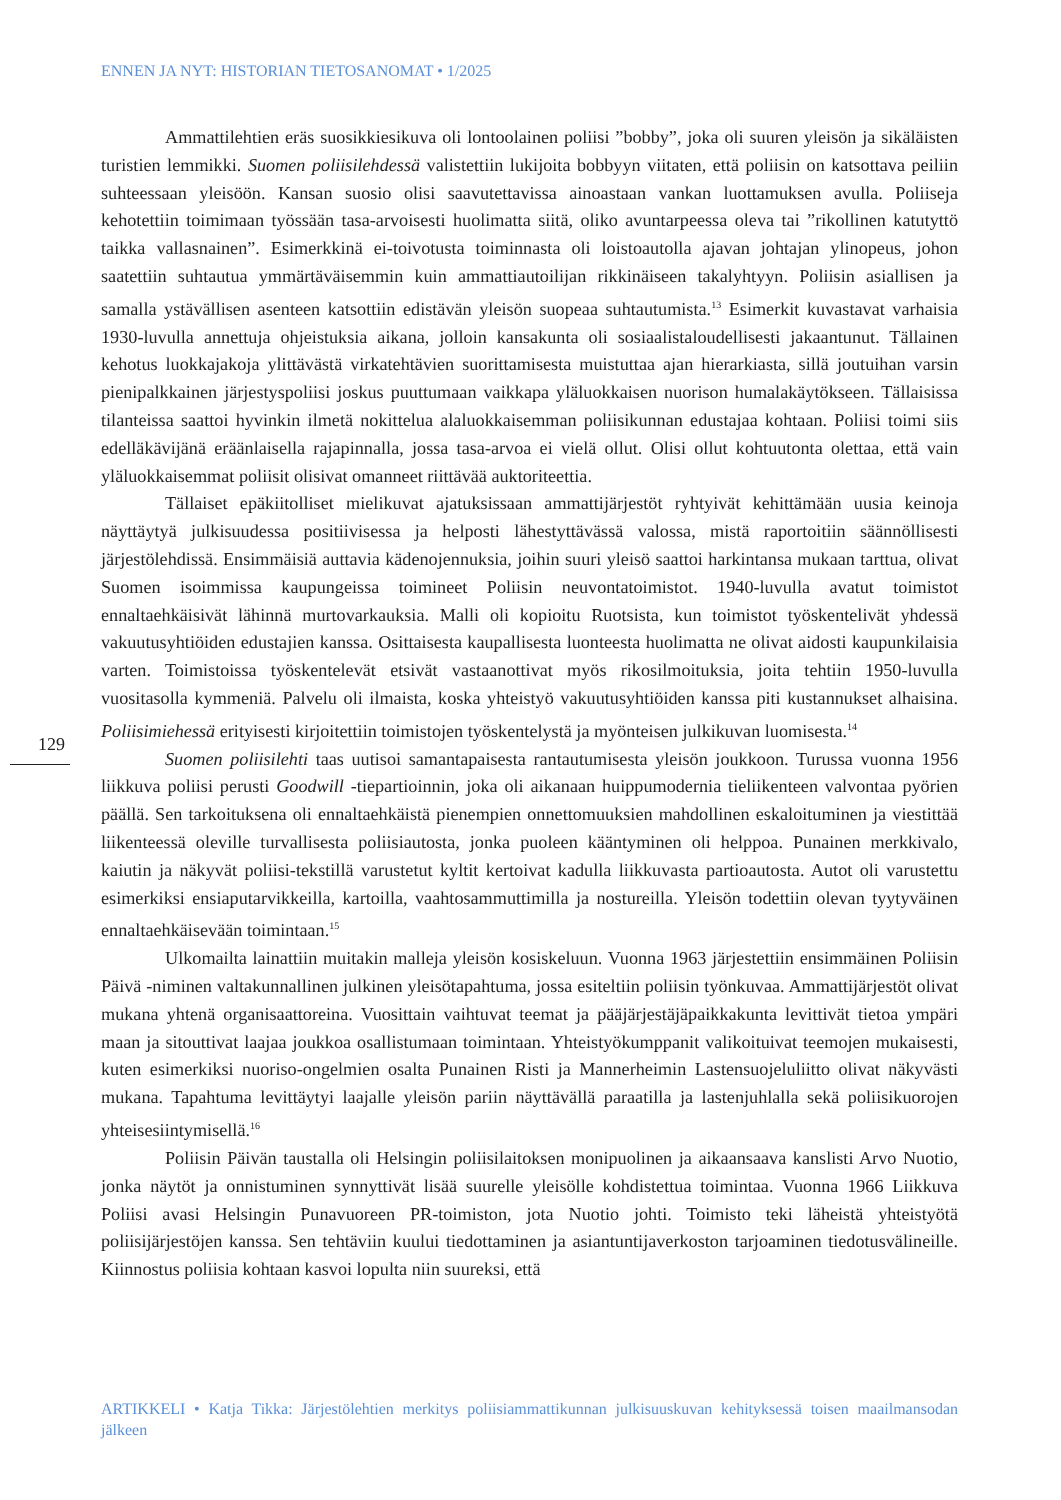ENNEN JA NYT: HISTORIAN TIETOSANOMAT • 1/2025
Ammattilehtien eräs suosikkiesikuva oli lontoolainen poliisi ”bobby”, joka oli suuren yleisön ja sikäläisten turistien lemmikki. Suomen poliisilehdessä valistettiin lukijoita bobbyyn viitaten, että poliisin on katsottava peiliin suhteessaan yleisöön. Kansan suosio olisi saavutettavissa ainoastaan vankan luottamuksen avulla. Poliiseja kehotettiin toimimaan työssään tasa-arvoisesti huolimatta siitä, oliko avuntarpeessa oleva tai ”rikollinen katutyttö taikka vallasnainen”. Esimerkkinä ei-toivotusta toiminnasta oli loistoautolla ajavan johtajan ylinopeus, johon saatettiin suhtautua ymmärtäväisemmin kuin ammattiautoilijan rikkinäiseen takalyhtyyn. Poliisin asiallisen ja samalla ystävällisen asenteen katsottiin edistävän yleisön suopeaa suhtautumista.<sup>13</sup> Esimerkit kuvastavat varhaisia 1930-luvulla annettuja ohjeistuksia aikana, jolloin kansakunta oli sosiaalistaloudellisesti jakaantunut. Tällainen kehotus luokkajakoja ylittävästä virkatehtävien suorittamisesta muistuttaa ajan hierarkiasta, sillä joutuihan varsin pienipalkkainen järjestyspoliisi joskus puuttumaan vaikkapa yläluokkaisen nuorison humalakäytökseen. Tällaisissa tilanteissa saattoi hyvinkin ilmetä nokittelua alaluokkaisemman poliisikunnan edustajaa kohtaan. Poliisi toimi siis edelläkävijänä eräänlaisella rajapinnalla, jossa tasa-arvoa ei vielä ollut. Olisi ollut kohtuutonta olettaa, että vain yläluokkaisemmat poliisit olisivat omanneet riittävää auktoriteettia.
Tällaiset epäkiitolliset mielikuvat ajatuksissaan ammattijärjestöt ryhtyivät kehittämään uusia keinoja näyttäytyä julkisuudessa positiivisessa ja helposti lähestyttävässä valossa, mistä raportoitiin säännöllisesti järjestölehdissä. Ensimmäisiä auttavia kädenojennuksia, joihin suuri yleisö saattoi harkintansa mukaan tarttua, olivat Suomen isoimmissa kaupungeissa toimineet Poliisin neuvontatoimistot. 1940-luvulla avatut toimistot ennaltaehkäisivät lähinnä murtovarkauksia. Malli oli kopioitu Ruotsista, kun toimistot työskentelivät yhdessä vakuutusyhtiöiden edustajien kanssa. Osittaisesta kaupallisesta luonteesta huolimatta ne olivat aidosti kaupunkilaisia varten. Toimistoissa työskentelevät etsivät vastaanottivat myös rikosilmoituksia, joita tehtiin 1950-luvulla vuositasolla kymmeniä. Palvelu oli ilmaista, koska yhteistyö vakuutusyhtiöiden kanssa piti kustannukset alhaisina. Poliisimiehessä erityisesti kirjoitettiin toimistojen työskentelystä ja myönteisen julkikuvan luomisesta.<sup>14</sup>
Suomen poliisilehti taas uutisoi samantapaisesta rantautumisesta yleisön joukkoon. Turussa vuonna 1956 liikkuva poliisi perusti Goodwill -tiepartioinnin, joka oli aikanaan huippumodernia tieliikenteen valvontaa pyörien päällä. Sen tarkoituksena oli ennaltaehkäistä pienempien onnettomuuksien mahdollinen eskaloituminen ja viestittää liikenteessä oleville turvallisesta poliisiautosta, jonka puoleen kääntyminen oli helppoa. Punainen merkkivalo, kaiutin ja näkyvät poliisi-tekstillä varustetut kyltit kertoivat kadulla liikkuvasta partioautosta. Autot oli varustettu esimerkiksi ensiaputarvikkeilla, kartoilla, vaahtosammuttimilla ja nostureilla. Yleisön todettiin olevan tyytyväinen ennaltaehkäisevään toimintaan.<sup>15</sup>
Ulkomailta lainattiin muitakin malleja yleisön kosiskeluun. Vuonna 1963 järjestettiin ensimmäinen Poliisin Päivä -niminen valtakunnallinen julkinen yleisötapahtuma, jossa esiteltiin poliisin työnkuvaa. Ammattijärjestöt olivat mukana yhtenä organisaattoreina. Vuosittain vaihtuvat teemat ja pääjärjestäjäpaikkakunta levittivät tietoa ympäri maan ja sitouttivat laajaa joukkoa osallistumaan toimintaan. Yhteistyökumppanit valikoituivat teemojen mukaisesti, kuten esimerkiksi nuoriso-ongelmien osalta Punainen Risti ja Mannerheimin Lastensuojeluliitto olivat näkyvästi mukana. Tapahtuma levittäytyi laajalle yleisön pariin näyttävällä paraatilla ja lastenjuhlalla sekä poliisikuorojen yhteisesiintymisellä.<sup>16</sup>
Poliisin Päivän taustalla oli Helsingin poliisilaitoksen monipuolinen ja aikaansaava kanslisti Arvo Nuotio, jonka näytöt ja onnistuminen synnyttivät lisää suurelle yleisölle kohdistettua toimintaa. Vuonna 1966 Liikkuva Poliisi avasi Helsingin Punavuoreen PR-toimiston, jota Nuotio johti. Toimisto teki läheistä yhteistyötä poliisijärjestöjen kanssa. Sen tehtäviin kuului tiedottaminen ja asiantuntijaverkoston tarjoaminen tiedotusvälineille. Kiinnostus poliisia kohtaan kasvoi lopulta niin suureksi, että
129
ARTIKKELI • Katja Tikka: Järjestölehtien merkitys poliisiammattikunnan julkisuuskuvan kehityksessä toisen maailmansodan jälkeen